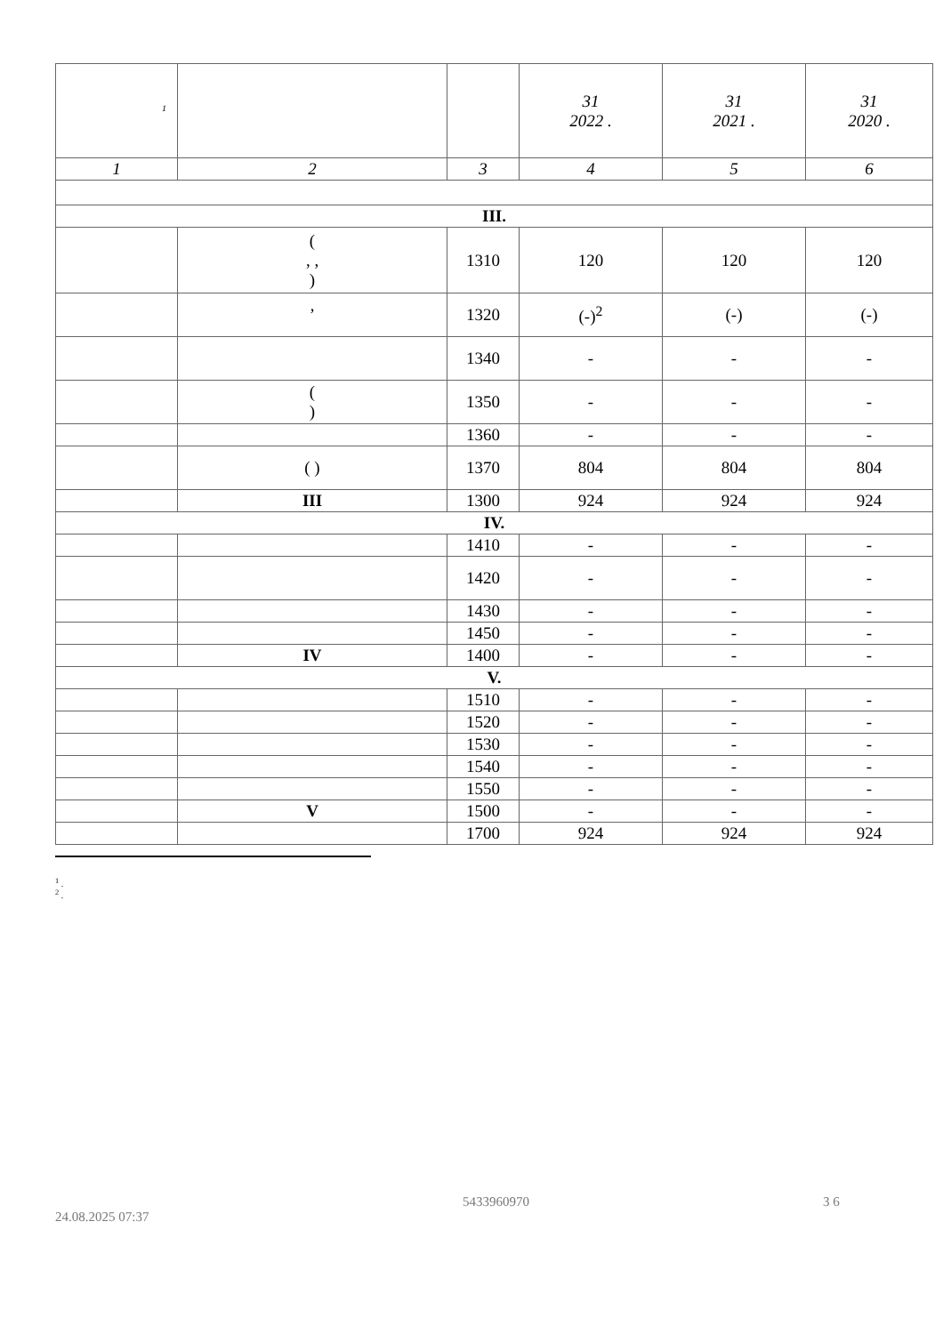| <sup>1</sup> | | | 31 2022 . | 31 2021 . | 31 2020 . |
| --- | --- | --- | --- | --- | --- |
| 1 | 2 | 3 | 4 | 5 | 6 |
| III. | | | | | |
| | ( , , ) | 1310 | 120 | 120 | 120 |
| | ’ | 1320 | (-)<sup>2</sup> | (-) | (-) |
| | | 1340 | - | - | - |
| | ( ) | 1350 | - | - | - |
| | | 1360 | - | - | - |
| | ( ) | 1370 | 804 | 804 | 804 |
| | III | 1300 | 924 | 924 | 924 |
| IV. | | | | | |
| | | 1410 | - | - | - |
| | | 1420 | - | - | - |
| | | 1430 | - | - | - |
| | | 1450 | - | - | - |
| | IV | 1400 | - | - | - |
| V. | | | | | |
| | | 1510 | - | - | - |
| | | 1520 | - | - | - |
| | | 1530 | - | - | - |
| | | 1540 | - | - | - |
| | | 1550 | - | - | - |
| | V | 1500 | - | - | - |
| | | 1700 | 924 | 924 | 924 |
<sup>1</sup> .
<sup>2</sup> .
5433960970 3 6
24.08.2025 07:37